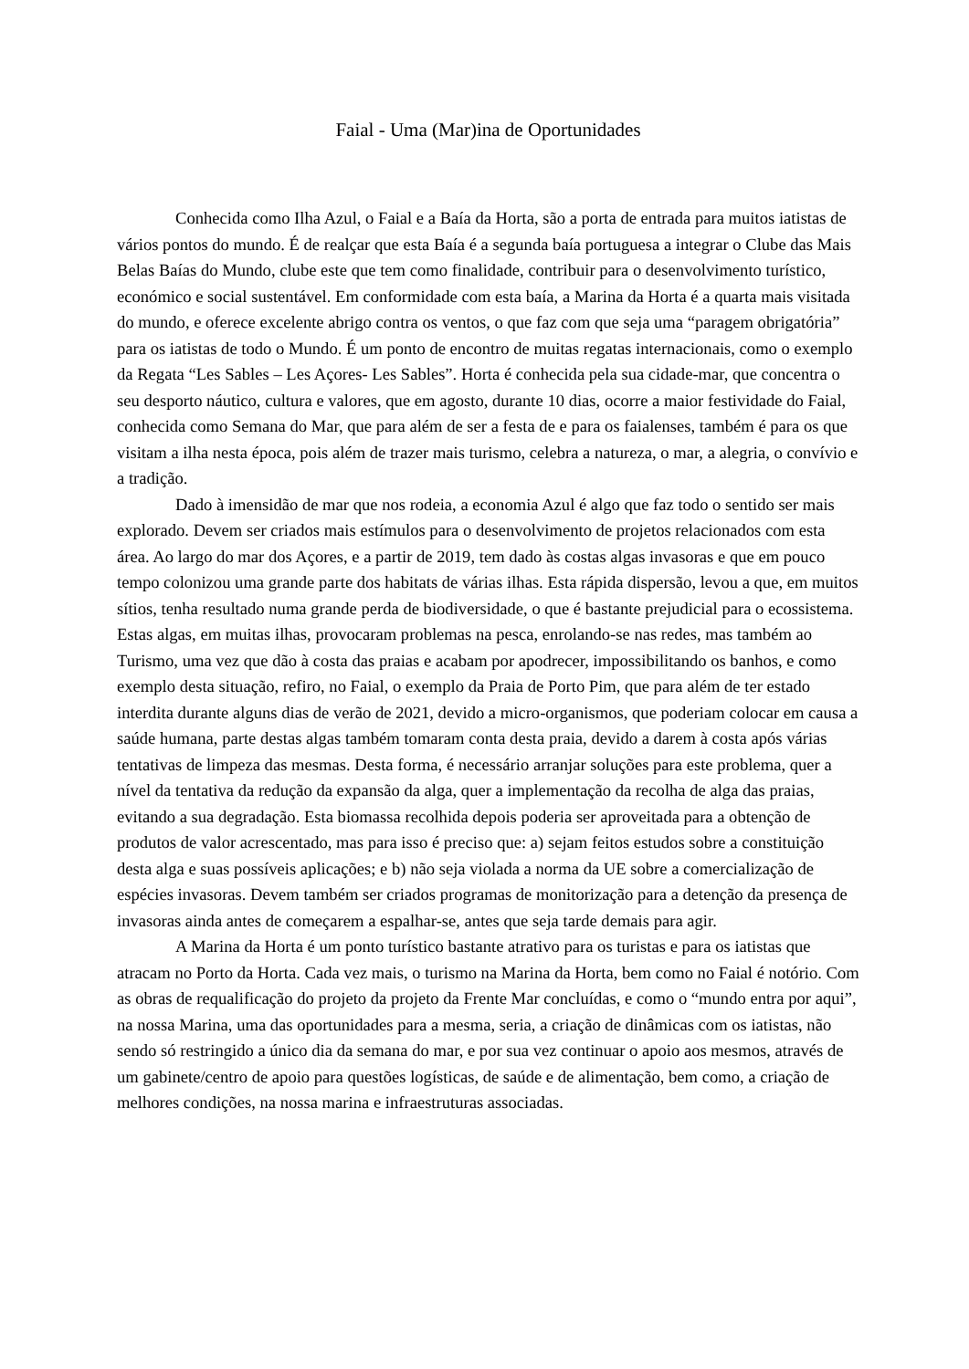Faial - Uma (Mar)ina de Oportunidades
Conhecida como Ilha Azul, o Faial e a Baía da Horta, são a porta de entrada para muitos iatistas de vários pontos do mundo. É de realçar que esta Baía é a segunda baía portuguesa a integrar o Clube das Mais Belas Baías do Mundo, clube este que tem como finalidade, contribuir para o desenvolvimento turístico, económico e social sustentável. Em conformidade com esta baía, a Marina da Horta é a quarta mais visitada do mundo, e oferece excelente abrigo contra os ventos, o que faz com que seja uma “paragem obrigatória” para os iatistas de todo o Mundo. É um ponto de encontro de muitas regatas internacionais, como o exemplo da Regata “Les Sables – Les Açores- Les Sables”. Horta é conhecida pela sua cidade-mar, que concentra o seu desporto náutico, cultura e valores, que em agosto, durante 10 dias, ocorre a maior festividade do Faial, conhecida como Semana do Mar, que para além de ser a festa de e para os faialenses, também é para os que visitam a ilha nesta época, pois além de trazer mais turismo, celebra a natureza, o mar, a alegria, o convívio e a tradição.
Dado à imensidão de mar que nos rodeia, a economia Azul é algo que faz todo o sentido ser mais explorado. Devem ser criados mais estímulos para o desenvolvimento de projetos relacionados com esta área. Ao largo do mar dos Açores, e a partir de 2019, tem dado às costas algas invasoras e que em pouco tempo colonizou uma grande parte dos habitats de várias ilhas. Esta rápida dispersão, levou a que, em muitos sítios, tenha resultado numa grande perda de biodiversidade, o que é bastante prejudicial para o ecossistema. Estas algas, em muitas ilhas, provocaram problemas na pesca, enrolando-se nas redes, mas também ao Turismo, uma vez que dão à costa das praias e acabam por apodrecer, impossibilitando os banhos, e como exemplo desta situação, refiro, no Faial, o exemplo da Praia de Porto Pim, que para além de ter estado interdita durante alguns dias de verão de 2021, devido a micro-organismos, que poderiam colocar em causa a saúde humana, parte destas algas também tomaram conta desta praia, devido a darem à costa após várias tentativas de limpeza das mesmas. Desta forma, é necessário arranjar soluções para este problema, quer a nível da tentativa da redução da expansão da alga, quer a implementação da recolha de alga das praias, evitando a sua degradação. Esta biomassa recolhida depois poderia ser aproveitada para a obtenção de produtos de valor acrescentado, mas para isso é preciso que: a) sejam feitos estudos sobre a constituição desta alga e suas possíveis aplicações; e b) não seja violada a norma da UE sobre a comercialização de espécies invasoras. Devem também ser criados programas de monitorização para a detenção da presença de invasoras ainda antes de começarem a espalhar-se, antes que seja tarde demais para agir.
A Marina da Horta é um ponto turístico bastante atrativo para os turistas e para os iatistas que atracam no Porto da Horta. Cada vez mais, o turismo na Marina da Horta, bem como no Faial é notório. Com as obras de requalificação do projeto da projeto da Frente Mar concluídas, e como o “mundo entra por aqui”, na nossa Marina, uma das oportunidades para a mesma, seria, a criação de dinâmicas com os iatistas, não sendo só restringido a único dia da semana do mar, e por sua vez continuar o apoio aos mesmos, através de um gabinete/centro de apoio para questões logísticas, de saúde e de alimentação, bem como, a criação de melhores condições, na nossa marina e infraestruturas associadas.